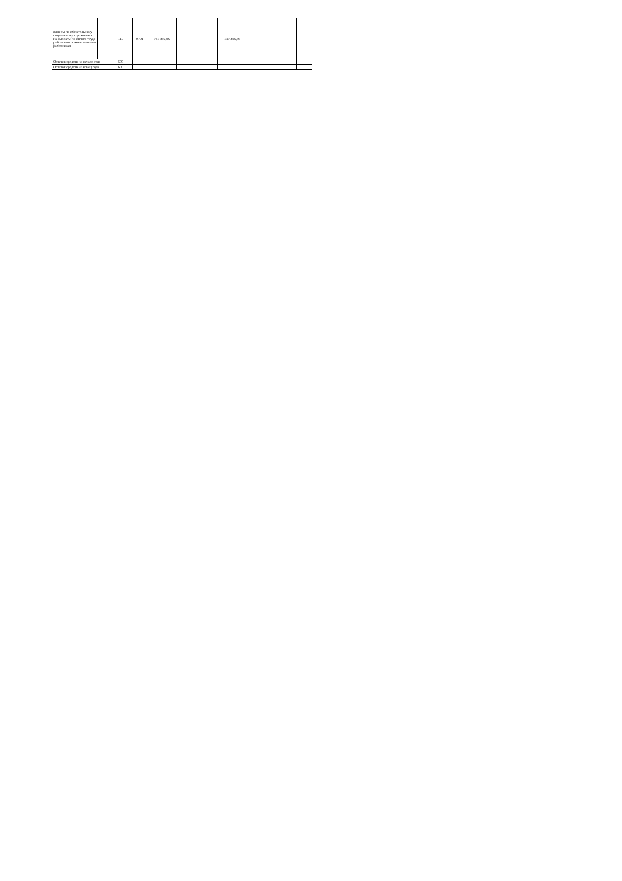| Взносы по обязательному социальному страхованию на выплаты по оплате труда работников и иные выплаты работникам | | 119 | 0791 | 747 395,86 | | | 747 395,86 | | | | |
| Остаток средств на начало года | | 500 | | | | | | | | | |
| Остаток средств на конец года | | 600 | | | | | | | | | |